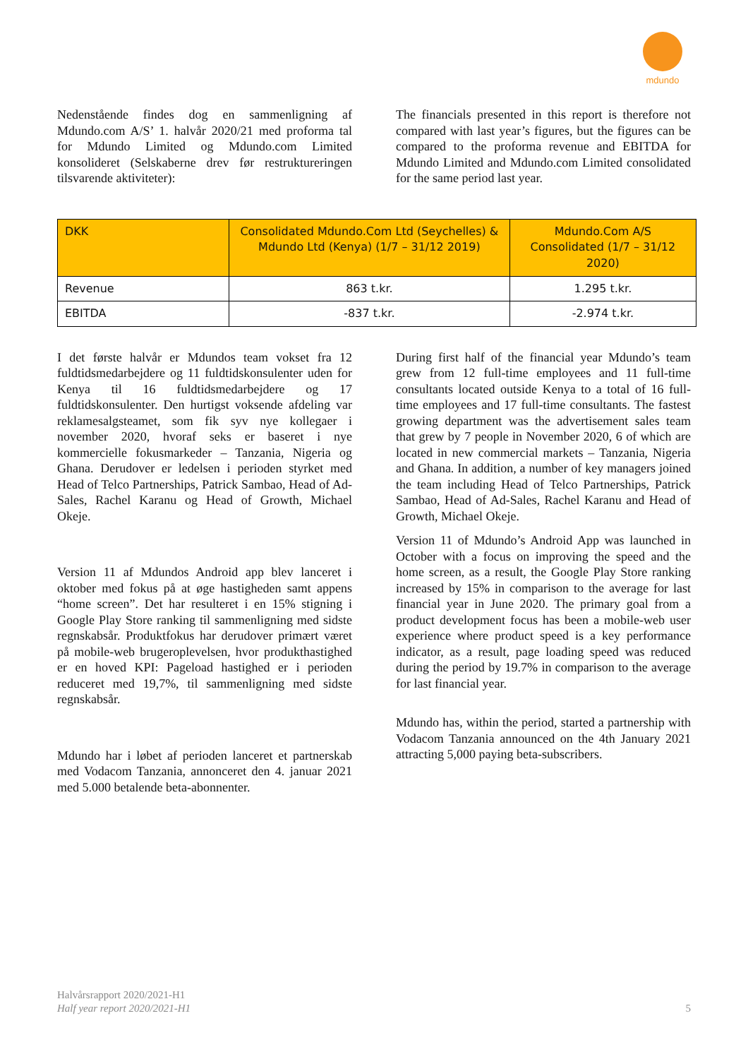mdundo
Nedenstående findes dog en sammenligning af Mdundo.com A/S’ 1. halvår 2020/21 med proforma tal for Mdundo Limited og Mdundo.com Limited konsolideret (Selskaberne drev før restruktureringen tilsvarende aktiviteter):
The financials presented in this report is therefore not compared with last year’s figures, but the figures can be compared to the proforma revenue and EBITDA for Mdundo Limited and Mdundo.com Limited consolidated for the same period last year.
| DKK | Consolidated Mdundo.Com Ltd (Seychelles) & Mdundo Ltd (Kenya) (1/7 – 31/12 2019) | Mdundo.Com A/S Consolidated (1/7 – 31/12 2020) |
| --- | --- | --- |
| Revenue | 863 t.kr. | 1.295 t.kr. |
| EBITDA | -837 t.kr. | -2.974 t.kr. |
I det første halvår er Mdundos team vokset fra 12 fuldtidsmedarbejdere og 11 fuldtidskonsulenter uden for Kenya til 16 fuldtidsmedarbejdere og 17 fuldtidskonsulenter. Den hurtigst voksende afdeling var reklamesalgsteamet, som fik syv nye kollegaer i november 2020, hvoraf seks er baseret i nye kommercielle fokusmarkeder – Tanzania, Nigeria og Ghana. Derudover er ledelsen i perioden styrket med Head of Telco Partnerships, Patrick Sambao, Head of Ad-Sales, Rachel Karanu og Head of Growth, Michael Okeje.
Version 11 af Mdundos Android app blev lanceret i oktober med fokus på at øge hastigheden samt appens “home screen”. Det har resulteret i en 15% stigning i Google Play Store ranking til sammenligning med sidste regnskabsår. Produktfokus har derudover primært været på mobile-web brugeroplevelsen, hvor produkthastighed er en hoved KPI: Pageload hastighed er i perioden reduceret med 19,7%, til sammenligning med sidste regnskabsår.
Mdundo har i løbet af perioden lanceret et partnerskab med Vodacom Tanzania, annonceret den 4. januar 2021 med 5.000 betalende beta-abonnenter.
During first half of the financial year Mdundo’s team grew from 12 full-time employees and 11 full-time consultants located outside Kenya to a total of 16 full-time employees and 17 full-time consultants. The fastest growing department was the advertisement sales team that grew by 7 people in November 2020, 6 of which are located in new commercial markets – Tanzania, Nigeria and Ghana. In addition, a number of key managers joined the team including Head of Telco Partnerships, Patrick Sambao, Head of Ad-Sales, Rachel Karanu and Head of Growth, Michael Okeje.
Version 11 of Mdundo’s Android App was launched in October with a focus on improving the speed and the home screen, as a result, the Google Play Store ranking increased by 15% in comparison to the average for last financial year in June 2020. The primary goal from a product development focus has been a mobile-web user experience where product speed is a key performance indicator, as a result, page loading speed was reduced during the period by 19.7% in comparison to the average for last financial year.
Mdundo has, within the period, started a partnership with Vodacom Tanzania announced on the 4th January 2021 attracting 5,000 paying beta-subscribers.
Halvårsrapport 2020/2021-H1
Half year report 2020/2021-H1
5